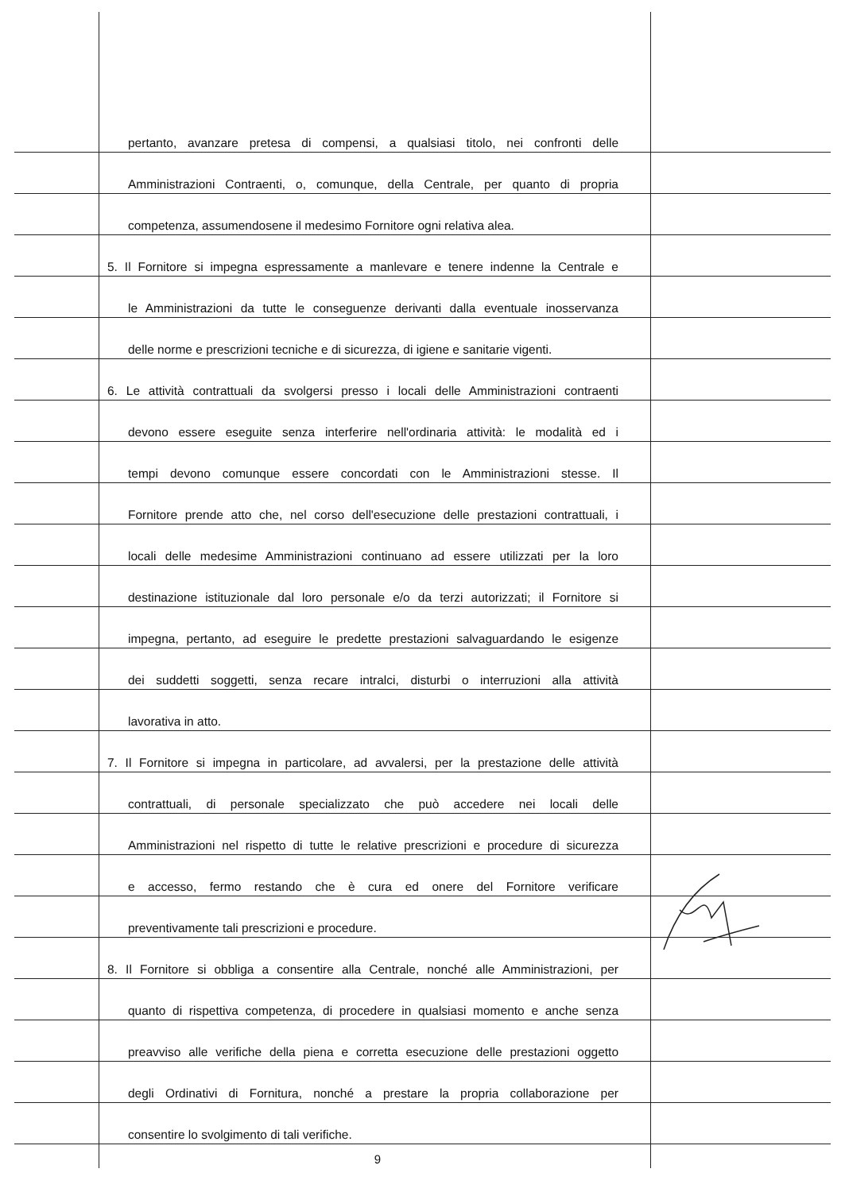pertanto, avanzare pretesa di compensi, a qualsiasi titolo, nei confronti delle
Amministrazioni Contraenti, o, comunque, della Centrale, per quanto di propria
competenza, assumendosene il medesimo Fornitore ogni relativa alea.
5. Il Fornitore si impegna espressamente a manlevare e tenere indenne la Centrale e
le Amministrazioni da tutte le conseguenze derivanti dalla eventuale inosservanza
delle norme e prescrizioni tecniche e di sicurezza, di igiene e sanitarie vigenti.
6. Le attività contrattuali da svolgersi presso i locali delle Amministrazioni contraenti
devono essere eseguite senza interferire nell'ordinaria attività: le modalità ed i
tempi devono comunque essere concordati con le Amministrazioni stesse. Il
Fornitore prende atto che, nel corso dell'esecuzione delle prestazioni contrattuali, i
locali delle medesime Amministrazioni continuano ad essere utilizzati per la loro
destinazione istituzionale dal loro personale e/o da terzi autorizzati; il Fornitore si
impegna, pertanto, ad eseguire le predette prestazioni salvaguardando le esigenze
dei suddetti soggetti, senza recare intralci, disturbi o interruzioni alla attività
lavorativa in atto.
7. Il Fornitore si impegna in particolare, ad avvalersi, per la prestazione delle attività
contrattuali, di personale specializzato che può accedere nei locali delle
Amministrazioni nel rispetto di tutte le relative prescrizioni e procedure di sicurezza
e accesso, fermo restando che è cura ed onere del Fornitore verificare
preventivamente tali prescrizioni e procedure.
8. Il Fornitore si obbliga a consentire alla Centrale, nonché alle Amministrazioni, per
quanto di rispettiva competenza, di procedere in qualsiasi momento e anche senza
preavviso alle verifiche della piena e corretta esecuzione delle prestazioni oggetto
degli Ordinativi di Fornitura, nonché a prestare la propria collaborazione per
consentire lo svolgimento di tali verifiche.
9